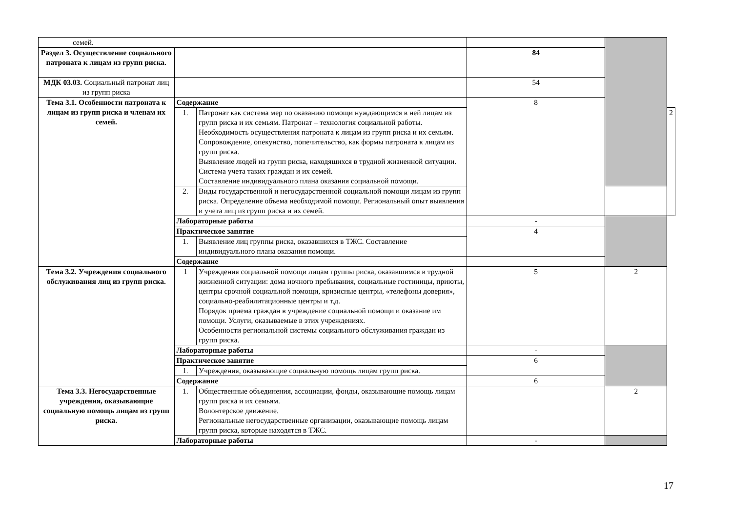| семей. | | | | | |
| Раздел 3. Осуществление социального патроната к лицам из групп риска. | | | 84 | | |
| МДК 03.03. Социальный патронат лиц из групп риска | | | 54 | | |
| Тема 3.1. Особенности патроната к лицам из групп риска и членам их семей. | Содержание | | 8 | | |
| | 1. | Патронат как система мер по оказанию помощи нуждающимся в ней лицам из групп риска и их семьям. Патронат – технология социальной работы. Необходимость осуществления патроната к лицам из групп риска и их семьям. Сопровождение, опекунство, попечительство, как формы патроната к лицам из групп риска. Выявление людей из групп риска, находящихся в трудной жизненной ситуации. Система учета таких граждан и их семей. Составление индивидуального плана оказания социальной помощи. | | | 2 |
| | 2. | Виды государственной и негосударственной социальной помощи лицам из групп риска. Определение объема необходимой помощи. Региональный опыт выявления и учета лиц из групп риска и их семей. | | | |
| | Лабораторные работы | | - | | |
| | Практическое занятие | | 4 | | |
| | 1. | Выявление лиц группы риска, оказавшихся в ТЖС. Составление индивидуального плана оказания помощи. | | | |
| | Содержание | | | | |
| Тема 3.2. Учреждения социального обслуживания лиц из групп риска. | 1 | Учреждения социальной помощи лицам группы риска, оказавшимся в трудной жизненной ситуации: дома ночного пребывания, социальные гостиницы, приюты, центры срочной социальной помощи, кризисные центры, «телефоны доверия», социально-реабилитационные центры и т.д. Порядок приема граждан в учреждение социальной помощи и оказание им помощи. Услуги, оказываемые в этих учреждениях. Особенности региональной системы социального обслуживания граждан из групп риска. | 5 | 2 | |
| | Лабораторные работы | | - | | |
| | Практическое занятие | | 6 | | |
| | 1. | Учреждения, оказывающие социальную помощь лицам групп риска. | | | |
| | Содержание | | 6 | | |
| Тема 3.3. Негосударственные учреждения, оказывающие социальную помощь лицам из групп риска. | | | | | |
| | 1. | Общественные объединения, ассоциации, фонды, оказывающие помощь лицам групп риска и их семьям. Волонтерское движение. Региональные негосударственные организации, оказывающие помощь лицам групп риска, которые находятся в ТЖС. | | 2 | |
| | Лабораторные работы | | - | | |
17